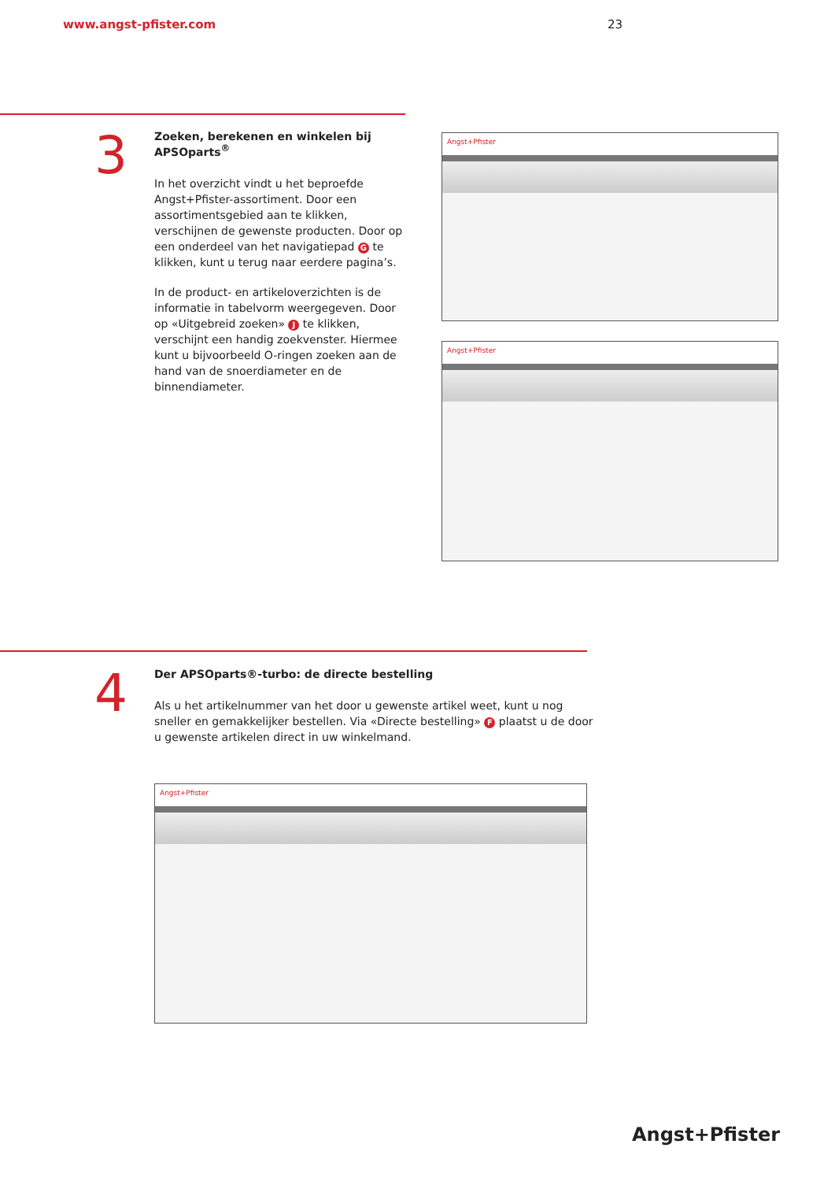www.angst-pfister.com 23
3
Zoeken, berekenen en winkelen bij APSOparts<sup>®</sup>
In het overzicht vindt u het beproefde Angst+Pfister-assortiment. Door een assortimentsgebied aan te klikken, verschijnen de gewenste producten. Door op een onderdeel van het navigatiepad G te klikken, kunt u terug naar eerdere pagina’s.
In de product- en artikeloverzichten is de informatie in tabelvorm weergegeven. Door op «Uitgebreid zoeken» J te klikken, verschijnt een handig zoekvenster. Hiermee kunt u bijvoorbeeld O-ringen zoeken aan de hand van de snoerdiameter en de binnendiameter.
Angst+Pfister
Angst+Pfister
4
Der APSOparts®-turbo: de directe bestelling
Als u het artikelnummer van het door u gewenste artikel weet, kunt u nog sneller en gemakkelijker bestellen. Via «Directe bestelling» F plaatst u de door u gewenste artikelen direct in uw winkelmand.
Angst+Pfister
Angst+Pfister